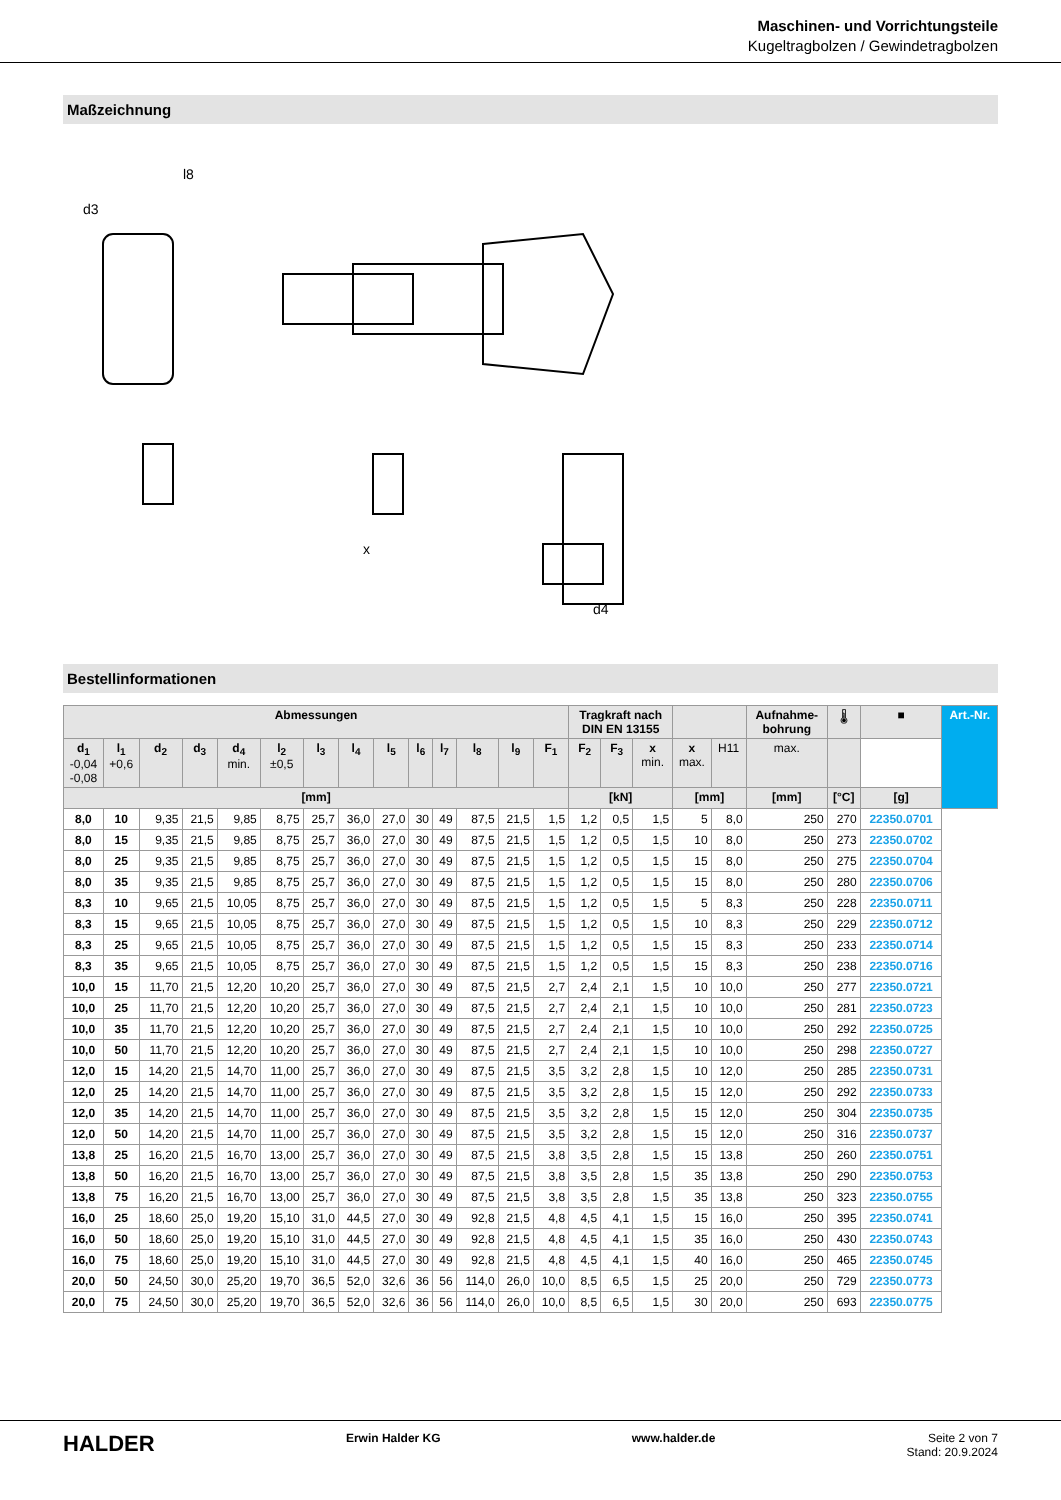Maschinen- und Vorrichtungsteile
Kugeltragbolzen / Gewindetragbolzen
Maßzeichnung
l8
d3
x
d4
Bestellinformationen
| Abmessungen | | | | | | | | | | | | | | Tragkraft nach DIN EN 13155 | | | | | Aufnahme- bohrung | 🌡 | ■ | Art.-Nr. |
| --- | --- | --- | --- | --- | --- | --- | --- | --- | --- | --- | --- | --- | --- | --- | --- | --- | --- | --- | --- | --- | --- | --- |
| d<sub>1</sub> -0,04 -0,08 | l<sub>1</sub> +0,6 | d<sub>2</sub> | d<sub>3</sub> | d<sub>4</sub> min. | l<sub>2</sub> ±0,5 | l<sub>3</sub> | l<sub>4</sub> | l<sub>5</sub> | l<sub>6</sub> | l<sub>7</sub> | l<sub>8</sub> | l<sub>9</sub> | F<sub>1</sub> | F<sub>2</sub> | F<sub>3</sub> | x min. | x max. | H11 | max. | | | |
| [mm] | | | | | | | | | | | | | | [kN] | | | [mm] | | [mm] | [°C] | [g] | |
| 8,0 | 10 | 9,35 | 21,5 | 9,85 | 8,75 | 25,7 | 36,0 | 27,0 | 30 | 49 | 87,5 | 21,5 | 1,5 | 1,2 | 0,5 | 1,5 | 5 | 8,0 | 250 | 270 | 22350.0701 | |
| 8,0 | 15 | 9,35 | 21,5 | 9,85 | 8,75 | 25,7 | 36,0 | 27,0 | 30 | 49 | 87,5 | 21,5 | 1,5 | 1,2 | 0,5 | 1,5 | 10 | 8,0 | 250 | 273 | 22350.0702 | |
| 8,0 | 25 | 9,35 | 21,5 | 9,85 | 8,75 | 25,7 | 36,0 | 27,0 | 30 | 49 | 87,5 | 21,5 | 1,5 | 1,2 | 0,5 | 1,5 | 15 | 8,0 | 250 | 275 | 22350.0704 | |
| 8,0 | 35 | 9,35 | 21,5 | 9,85 | 8,75 | 25,7 | 36,0 | 27,0 | 30 | 49 | 87,5 | 21,5 | 1,5 | 1,2 | 0,5 | 1,5 | 15 | 8,0 | 250 | 280 | 22350.0706 | |
| 8,3 | 10 | 9,65 | 21,5 | 10,05 | 8,75 | 25,7 | 36,0 | 27,0 | 30 | 49 | 87,5 | 21,5 | 1,5 | 1,2 | 0,5 | 1,5 | 5 | 8,3 | 250 | 228 | 22350.0711 | |
| 8,3 | 15 | 9,65 | 21,5 | 10,05 | 8,75 | 25,7 | 36,0 | 27,0 | 30 | 49 | 87,5 | 21,5 | 1,5 | 1,2 | 0,5 | 1,5 | 10 | 8,3 | 250 | 229 | 22350.0712 | |
| 8,3 | 25 | 9,65 | 21,5 | 10,05 | 8,75 | 25,7 | 36,0 | 27,0 | 30 | 49 | 87,5 | 21,5 | 1,5 | 1,2 | 0,5 | 1,5 | 15 | 8,3 | 250 | 233 | 22350.0714 | |
| 8,3 | 35 | 9,65 | 21,5 | 10,05 | 8,75 | 25,7 | 36,0 | 27,0 | 30 | 49 | 87,5 | 21,5 | 1,5 | 1,2 | 0,5 | 1,5 | 15 | 8,3 | 250 | 238 | 22350.0716 | |
| 10,0 | 15 | 11,70 | 21,5 | 12,20 | 10,20 | 25,7 | 36,0 | 27,0 | 30 | 49 | 87,5 | 21,5 | 2,7 | 2,4 | 2,1 | 1,5 | 10 | 10,0 | 250 | 277 | 22350.0721 | |
| 10,0 | 25 | 11,70 | 21,5 | 12,20 | 10,20 | 25,7 | 36,0 | 27,0 | 30 | 49 | 87,5 | 21,5 | 2,7 | 2,4 | 2,1 | 1,5 | 10 | 10,0 | 250 | 281 | 22350.0723 | |
| 10,0 | 35 | 11,70 | 21,5 | 12,20 | 10,20 | 25,7 | 36,0 | 27,0 | 30 | 49 | 87,5 | 21,5 | 2,7 | 2,4 | 2,1 | 1,5 | 10 | 10,0 | 250 | 292 | 22350.0725 | |
| 10,0 | 50 | 11,70 | 21,5 | 12,20 | 10,20 | 25,7 | 36,0 | 27,0 | 30 | 49 | 87,5 | 21,5 | 2,7 | 2,4 | 2,1 | 1,5 | 10 | 10,0 | 250 | 298 | 22350.0727 | |
| 12,0 | 15 | 14,20 | 21,5 | 14,70 | 11,00 | 25,7 | 36,0 | 27,0 | 30 | 49 | 87,5 | 21,5 | 3,5 | 3,2 | 2,8 | 1,5 | 10 | 12,0 | 250 | 285 | 22350.0731 | |
| 12,0 | 25 | 14,20 | 21,5 | 14,70 | 11,00 | 25,7 | 36,0 | 27,0 | 30 | 49 | 87,5 | 21,5 | 3,5 | 3,2 | 2,8 | 1,5 | 15 | 12,0 | 250 | 292 | 22350.0733 | |
| 12,0 | 35 | 14,20 | 21,5 | 14,70 | 11,00 | 25,7 | 36,0 | 27,0 | 30 | 49 | 87,5 | 21,5 | 3,5 | 3,2 | 2,8 | 1,5 | 15 | 12,0 | 250 | 304 | 22350.0735 | |
| 12,0 | 50 | 14,20 | 21,5 | 14,70 | 11,00 | 25,7 | 36,0 | 27,0 | 30 | 49 | 87,5 | 21,5 | 3,5 | 3,2 | 2,8 | 1,5 | 15 | 12,0 | 250 | 316 | 22350.0737 | |
| 13,8 | 25 | 16,20 | 21,5 | 16,70 | 13,00 | 25,7 | 36,0 | 27,0 | 30 | 49 | 87,5 | 21,5 | 3,8 | 3,5 | 2,8 | 1,5 | 15 | 13,8 | 250 | 260 | 22350.0751 | |
| 13,8 | 50 | 16,20 | 21,5 | 16,70 | 13,00 | 25,7 | 36,0 | 27,0 | 30 | 49 | 87,5 | 21,5 | 3,8 | 3,5 | 2,8 | 1,5 | 35 | 13,8 | 250 | 290 | 22350.0753 | |
| 13,8 | 75 | 16,20 | 21,5 | 16,70 | 13,00 | 25,7 | 36,0 | 27,0 | 30 | 49 | 87,5 | 21,5 | 3,8 | 3,5 | 2,8 | 1,5 | 35 | 13,8 | 250 | 323 | 22350.0755 | |
| 16,0 | 25 | 18,60 | 25,0 | 19,20 | 15,10 | 31,0 | 44,5 | 27,0 | 30 | 49 | 92,8 | 21,5 | 4,8 | 4,5 | 4,1 | 1,5 | 15 | 16,0 | 250 | 395 | 22350.0741 | |
| 16,0 | 50 | 18,60 | 25,0 | 19,20 | 15,10 | 31,0 | 44,5 | 27,0 | 30 | 49 | 92,8 | 21,5 | 4,8 | 4,5 | 4,1 | 1,5 | 35 | 16,0 | 250 | 430 | 22350.0743 | |
| 16,0 | 75 | 18,60 | 25,0 | 19,20 | 15,10 | 31,0 | 44,5 | 27,0 | 30 | 49 | 92,8 | 21,5 | 4,8 | 4,5 | 4,1 | 1,5 | 40 | 16,0 | 250 | 465 | 22350.0745 | |
| 20,0 | 50 | 24,50 | 30,0 | 25,20 | 19,70 | 36,5 | 52,0 | 32,6 | 36 | 56 | 114,0 | 26,0 | 10,0 | 8,5 | 6,5 | 1,5 | 25 | 20,0 | 250 | 729 | 22350.0773 | |
| 20,0 | 75 | 24,50 | 30,0 | 25,20 | 19,70 | 36,5 | 52,0 | 32,6 | 36 | 56 | 114,0 | 26,0 | 10,0 | 8,5 | 6,5 | 1,5 | 30 | 20,0 | 250 | 693 | 22350.0775 | |
HALDER
Erwin Halder KG www.halder.de Seite 2 von 7
Stand: 20.9.2024